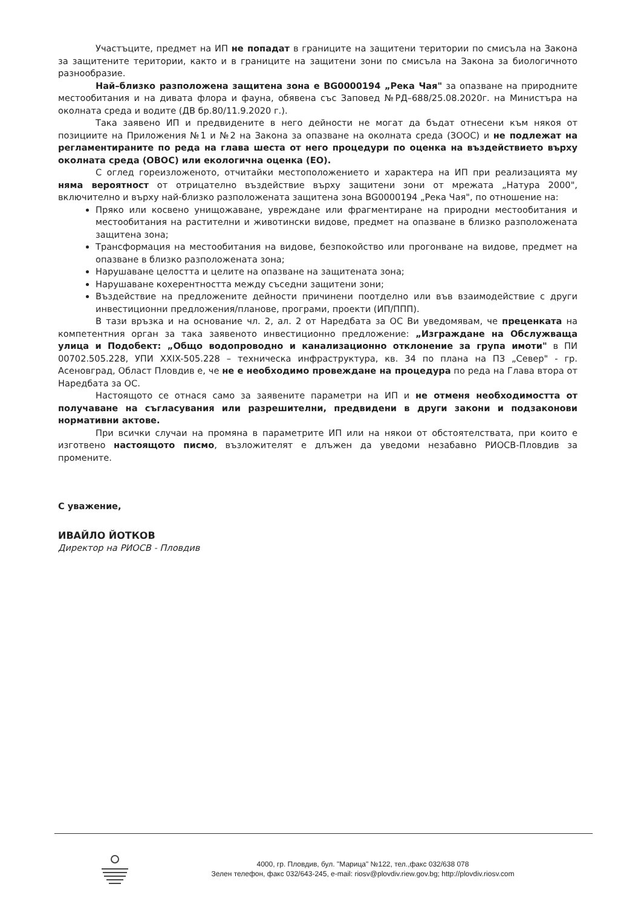Участъците, предмет на ИП не попадат в границите на защитени територии по смисъла на Закона за защитените територии, както и в границите на защитени зони по смисъла на Закона за биологичното разнообразие.
Най–близко разположена защитена зона е BG0000194 „Река Чая" за опазване на природните местообитания и на дивата флора и фауна, обявена със Заповед №РД–688/25.08.2020г. на Министъра на околната среда и водите (ДВ бр.80/11.9.2020 г.).
Така заявено ИП и предвидените в него дейности не могат да бъдат отнесени към някоя от позициите на Приложения №1 и №2 на Закона за опазване на околната среда (ЗООС) и не подлежат на регламентираните по реда на глава шеста от него процедури по оценка на въздействието върху околната среда (ОВОС) или екологична оценка (ЕО).
С оглед гореизложеното, отчитайки местоположението и характера на ИП при реализацията му няма вероятност от отрицателно въздействие върху защитени зони от мрежата „Натура 2000", включително и върху най-близко разположената защитена зона BG0000194 „Река Чая", по отношение на:
Пряко или косвено унищожаване, увреждане или фрагментиране на природни местообитания и местообитания на растителни и животински видове, предмет на опазване в близко разположената защитена зона;
Трансформация на местообитания на видове, безпокойство или прогонване на видове, предмет на опазване в близко разположената зона;
Нарушаване целостта и целите на опазване на защитената зона;
Нарушаване кохерентността между съседни защитени зони;
Въздействие на предложените дейности причинени поотделно или във взаимодействие с други инвестиционни предложения/планове, програми, проекти (ИП/ППП).
В тази връзка и на основание чл. 2, ал. 2 от Наредбата за ОС Ви уведомявам, че преценката на компетентния орган за така заявеното инвестиционно предложение: „Изграждане на Обслужваща улица и Подобект: „Общо водопроводно и канализационно отклонение за група имоти" в ПИ 00702.505.228, УПИ XXIX-505.228 – техническа инфраструктура, кв. 34 по плана на ПЗ „Север" - гр. Асеновград, Област Пловдив е, че не е необходимо провеждане на процедура по реда на Глава втора от Наредбата за ОС.
Настоящото се отнася само за заявените параметри на ИП и не отменя необходимостта от получаване на съгласувания или разрешителни, предвидени в други закони и подзаконови нормативни актове.
При всички случаи на промяна в параметрите ИП или на някои от обстоятелствата, при които е изготвено настоящото писмо, възложителят е длъжен да уведоми незабавно РИОСВ-Пловдив за промените.
С уважение,
ИВАЙЛО ЙОТКОВ
Директор на РИОСВ - Пловдив
4000, гр. Пловдив, бул. "Марица" №122, тел.,факс 032/638 078
Зелен телефон, факс 032/643-245, e-mail: riosv@plovdiv.riew.gov.bg; http://plovdiv.riosv.com